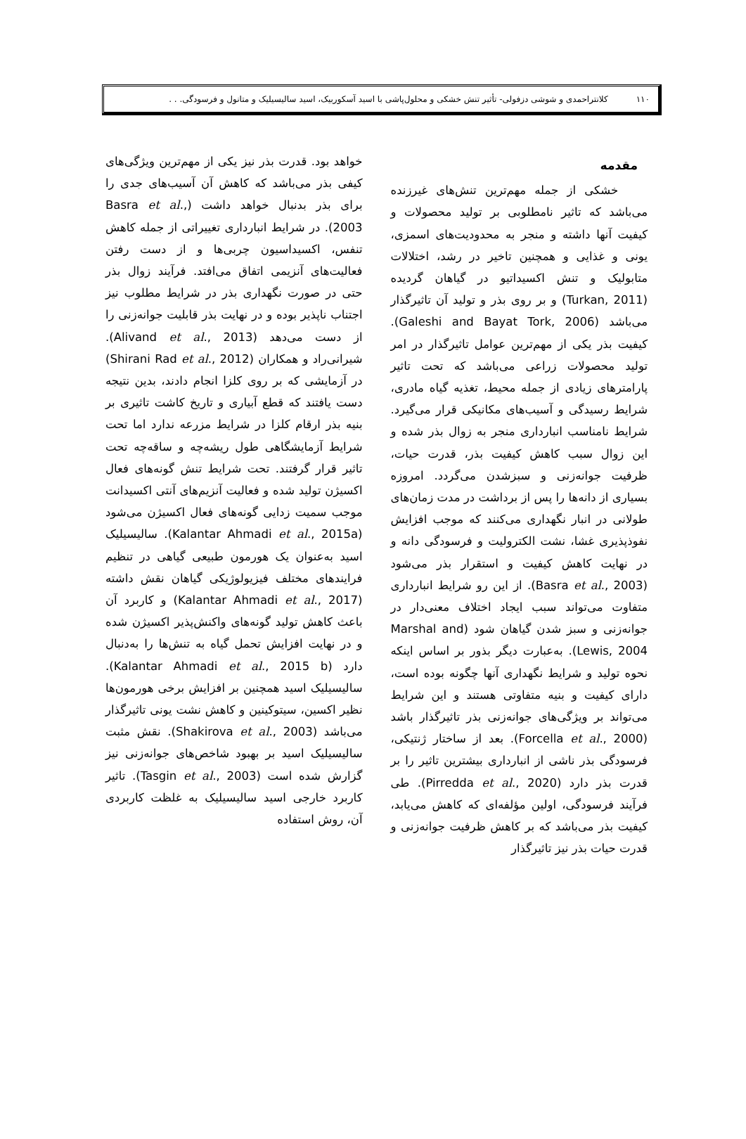۱۱۰ کلانتراحمدی و شوشی دزفولی- تأثیر تنش خشکی و محلول‌پاشی با اسید آسکوربیک، اسید سالیسیلیک و متانول و فرسودگی. . .
مقدمه
خشکی از جمله مهم‌ترین تنش‌های غیرزنده می‌باشد که تاثیر نامطلوبی بر تولید محصولات و کیفیت آنها داشته و منجر به محدودیت‌های اسمزی، یونی و غذایی و همچنین تاخیر در رشد، اختلالات متابولیک و تنش اکسیداتیو در گیاهان گردیده (Turkan, 2011) و بر روی بذر و تولید آن تاثیرگذار می‌باشد (Galeshi and Bayat Tork, 2006). کیفیت بذر یکی از مهم‌ترین عوامل تاثیرگذار در امر تولید محصولات زراعی می‌باشد که تحت تاثیر پارامترهای زیادی از جمله محیط، تغذیه گیاه مادری، شرایط رسیدگی و آسیب‌های مکانیکی قرار می‌گیرد. شرایط نامناسب انبارداری منجر به زوال بذر شده و این زوال سبب کاهش کیفیت بذر، قدرت حیات، ظرفیت جوانه‌زنی و سبزشدن می‌گردد. امروزه بسیاری از دانه‌ها را پس از برداشت در مدت زمان‌های طولانی در انبار نگهداری می‌کنند که موجب افزایش نفوذپذیری غشا، نشت الکترولیت و فرسودگی دانه و در نهایت کاهش کیفیت و استقرار بذر می‌شود (Basra et al., 2003). از این رو شرایط انبارداری متفاوت می‌تواند سبب ایجاد اختلاف معنی‌دار در جوانه‌زنی و سبز شدن گیاهان شود (Marshal and Lewis, 2004). به‌عبارت دیگر بذور بر اساس اینکه نحوه تولید و شرایط نگهداری آنها چگونه بوده است، دارای کیفیت و بنیه متفاوتی هستند و این شرایط می‌تواند بر ویژگی‌های جوانه‌زنی بذر تاثیرگذار باشد (Forcella et al., 2000). بعد از ساختار ژنتیکی، فرسودگی بذر ناشی از انبارداری بیشترین تاثیر را بر قدرت بذر دارد (Pirredda et al., 2020). طی فرآیند فرسودگی، اولین مؤلفه‌ای که کاهش می‌یابد، کیفیت بذر می‌باشد که بر کاهش ظرفیت جوانه‌زنی و قدرت حیات بذر نیز تاثیرگذار
خواهد بود. قدرت بذر نیز یکی از مهم‌ترین ویژگی‌های کیفی بذر می‌باشد که کاهش آن آسیب‌های جدی را برای بذر بدنبال خواهد داشت (Basra et al., 2003). در شرایط انبارداری تغییراتی از جمله کاهش تنفس، اکسیداسیون چربی‌ها و از دست رفتن فعالیت‌های آنزیمی اتفاق می‌افتد. فرآیند زوال بذر حتی در صورت نگهداری بذر در شرایط مطلوب نیز اجتناب ناپذیر بوده و در نهایت بذر قابلیت جوانه‌زنی را از دست می‌دهد (Alivand et al., 2013). شیرانی‌راد و همکاران (Shirani Rad et al., 2012) در آزمایشی که بر روی کلزا انجام دادند، بدین نتیجه دست یافتند که قطع آبیاری و تاریخ کاشت تاثیری بر بنیه بذر ارقام کلزا در شرایط مزرعه ندارد اما تحت شرایط آزمایشگاهی طول ریشه‌چه و ساقه‌چه تحت تاثیر قرار گرفتند. تحت شرایط تنش گونه‌های فعال اکسیژن تولید شده و فعالیت آنزیم‌های آنتی اکسیدانت موجب سمیت زدایی گونه‌های فعال اکسیژن می‌شود (Kalantar Ahmadi et al., 2015a). سالیسیلیک اسید به‌عنوان یک هورمون طبیعی گیاهی در تنظیم فرایندهای مختلف فیزیولوژیکی گیاهان نقش داشته (Kalantar Ahmadi et al., 2017) و کاربرد آن باعث کاهش تولید گونه‌های واکنش‌پذیر اکسیژن شده و در نهایت افزایش تحمل گیاه به تنش‌ها را به‌دنبال دارد (Kalantar Ahmadi et al., 2015 b). سالیسیلیک اسید همچنین بر افزایش برخی هورمون‌ها نظیر اکسین، سیتوکینین و کاهش نشت یونی تاثیرگذار می‌باشد (Shakirova et al., 2003). نقش مثبت سالیسیلیک اسید بر بهبود شاخص‌های جوانه‌زنی نیز گزارش شده است (Tasgin et al., 2003). تاثیر کاربرد خارجی اسید سالیسیلیک به غلظت کاربردی آن، روش استفاده